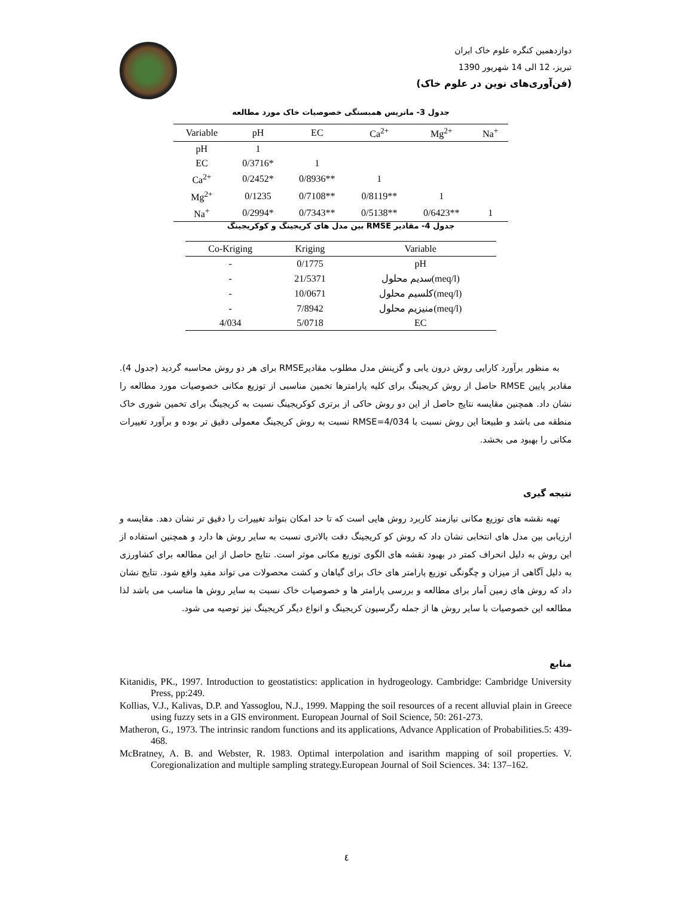دوازدهمین کنگره علوم خاک ایران
تبریز، 12 الی 14 شهریور 1390
(فن‌آوری‌های نوین در علوم خاک)
جدول 3- ماتریس همبستگی خصوصیات خاک مورد مطالعه
| Variable | pH | EC | Ca<sup>2+</sup> | Mg<sup>2+</sup> | Na<sup>+</sup> |
| --- | --- | --- | --- | --- | --- |
| pH | 1 | | | | |
| EC | 0/3716* | 1 | | | |
| Ca<sup>2+</sup> | 0/2452* | 0/8936** | 1 | | |
| Mg<sup>2+</sup> | 0/1235 | 0/7108** | 0/8119** | 1 | |
| Na<sup>+</sup> | 0/2994* | 0/7343** | 0/5138** | 0/6423** | 1 |
جدول 4- مقادیر RMSE بین مدل های کریجینگ و کوکریجینگ
| Co-Kriging | Kriging | Variable |
| --- | --- | --- |
| - | 0/1775 | pH |
| - | 21/5371 | سدیم محلول(meq/l) |
| - | 10/0671 | کلسیم محلول(meq/l) |
| - | 7/8942 | منیزیم محلول(meq/l) |
| 4/034 | 5/0718 | EC |
به منظور برآورد کارایی روش درون یابی و گزینش مدل مطلوب مقادیرRMSE برای هر دو روش محاسبه گردید (جدول 4). مقادیر پایین RMSE حاصل از روش کریجینگ برای کلیه پارامترها تخمین مناسبی از توزیع مکانی خصوصیات مورد مطالعه را نشان داد. همچنین مقایسه نتایج حاصل از این دو روش حاکی از برتری کوکریجینگ نسبت به کریجینگ برای تخمین شوری خاک منطقه می باشد و طبیعتا این روش نسبت با RMSE=4/034 نسبت به روش کریجینگ معمولی دقیق تر بوده و برآورد تغییرات مکانی را بهبود می بخشد.
نتیجه گیری
تهیه نقشه های توزیع مکانی نیازمند کاربرد روش هایی است که تا حد امکان بتواند تغییرات را دقیق تر نشان دهد. مقایسه و ارزیابی بین مدل های انتخابی نشان داد که روش کو کریجینگ دقت بالاتری نسبت به سایر روش ها دارد و همچنین استفاده از این روش به دلیل انحراف کمتر در بهبود نقشه های الگوی توزیع مکانی موثر است. نتایج حاصل از این مطالعه برای کشاورزی به دلیل آگاهی از میزان و چگونگی توزیع پارامتر های خاک برای گیاهان و کشت محصولات می تواند مفید واقع شود. نتایج نشان داد که روش های زمین آمار برای مطالعه و بررسی پارامتر ها و خصوصیات خاک نسبت به سایر روش ها مناسب می باشد لذا مطالعه این خصوصیات با سایر روش ها از جمله رگرسیون کریجینگ و انواع دیگر کریجینگ نیز توصیه می شود.
منابع
Kitanidis, PK., 1997. Introduction to geostatistics: application in hydrogeology. Cambridge: Cambridge University Press, pp:249.
Kollias, V.J., Kalivas, D.P. and Yassoglou, N.J., 1999. Mapping the soil resources of a recent alluvial plain in Greece using fuzzy sets in a GIS environment. European Journal of Soil Science, 50: 261-273.
Matheron, G., 1973. The intrinsic random functions and its applications, Advance Application of Probabilities.5: 439-468.
McBratney, A. B. and Webster, R. 1983. Optimal interpolation and isarithm mapping of soil properties. V. Coregionalization and multiple sampling strategy.European Journal of Soil Sciences. 34: 137–162.
٤